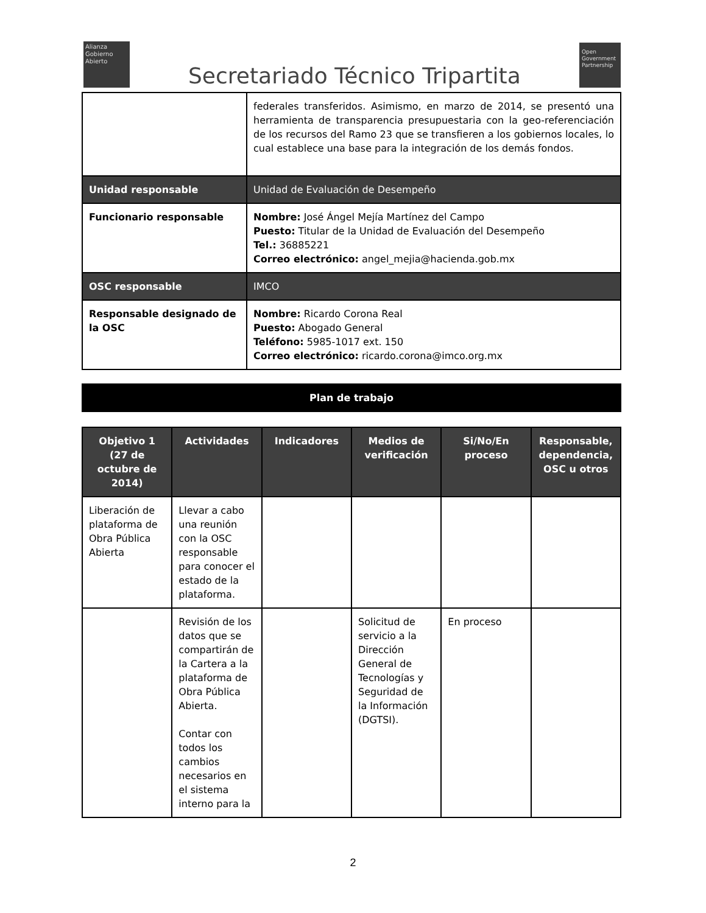Alianza
Gobierno
Abierto
Secretariado Técnico Tripartita
Open
Government
Partnership
| | federales transferidos. Asimismo, en marzo de 2014, se presentó una herramienta de transparencia presupuestaria con la geo-referenciación de los recursos del Ramo 23 que se transfieren a los gobiernos locales, lo cual establece una base para la integración de los demás fondos. |
| Unidad responsable | Unidad de Evaluación de Desempeño |
| Funcionario responsable | Nombre: José Ángel Mejía Martínez del Campo Puesto: Titular de la Unidad de Evaluación del Desempeño Tel.: 36885221 Correo electrónico: angel_mejia@hacienda.gob.mx |
| OSC responsable | IMCO |
| Responsable designado de la OSC | Nombre: Ricardo Corona Real Puesto: Abogado General Teléfono: 5985-1017 ext. 150 Correo electrónico: ricardo.corona@imco.org.mx |
Plan de trabajo
| Objetivo 1 (27 de octubre de 2014) | Actividades | Indicadores | Medios de verificación | Si/No/En proceso | Responsable, dependencia, OSC u otros |
| --- | --- | --- | --- | --- | --- |
| Liberación de plataforma de Obra Pública Abierta | Llevar a cabo una reunión con la OSC responsable para conocer el estado de la plataforma. | | | | |
| | Revisión de los datos que se compartirán de la Cartera a la plataforma de Obra Pública Abierta. Contar con todos los cambios necesarios en el sistema interno para la | | Solicitud de servicio a la Dirección General de Tecnologías y Seguridad de la Información (DGTSI). | En proceso | |
2